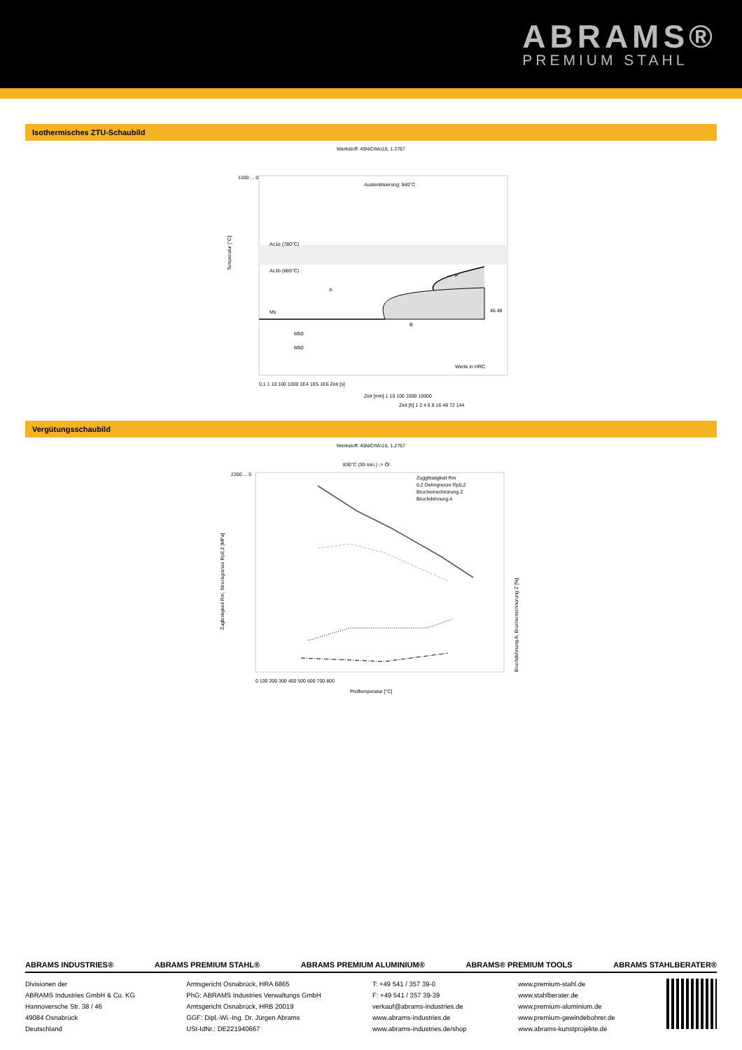ABRAMS®
PREMIUM STAHL
Isothermisches ZTU-Schaubild
Werkstoff: 45NiCrMo16, 1.2767
Austenitisierung: 840°C
Ac1e (780°C)
Ac1b (665°C)
A
P
B
Ms
M50
M90
Werte in HRC
46 48
Temperatur [°C]
0,1 1 10 100 1000 1E4 1E5 1E6 Zeit [s]
Zeit [min] 1 10 100 1000 10000
Zeit [h] 1 2 4 6 8 16 48 72 144
1200 ... 0
Vergütungsschaubild
Werkstoff: 45NiCrMo16, 1.2767
830°C (30 min.) -> Öl
Zuggfestigkeit Rm
0,2 Dehngrenze Rp0,2
Brucheinschnürung Z
Bruchdehnung A
Zugfestigkeit Rm, Streckgrenze Rp0,2 [MPa]
Bruchdehnung A, Brucheinschnürung Z [%]
0 100 200 300 400 500 600 700 800
Prüftemperatur [°C]
2200 ... 0
ABRAMS INDUSTRIES® ABRAMS PREMIUM STAHL® ABRAMS PREMIUM ALUMINIUM® ABRAMS® PREMIUM TOOLS ABRAMS STAHLBERATER®
Divisionen der
ABRAMS Industries GmbH & Co. KG
Hannoversche Str. 38 / 46
49084 Osnabrück
Deutschland
Amtsgericht Osnabrück, HRA 6865
PhG: ABRAMS Industries Verwaltungs GmbH
Amtsgericht Osnabrück, HRB 20019
GGF: Dipl.-Wi.-Ing. Dr. Jürgen Abrams
USt-IdNr.: DE221940667
T: +49 541 / 357 39-0
F: +49 541 / 357 39-39
verkauf@abrams-industries.de
www.abrams-industries.de
www.abrams-industries.de/shop
www.premium-stahl.de
www.stahlberater.de
www.premium-aluminium.de
www.premium-gewindebohrer.de
www.abrams-kunstprojekte.de